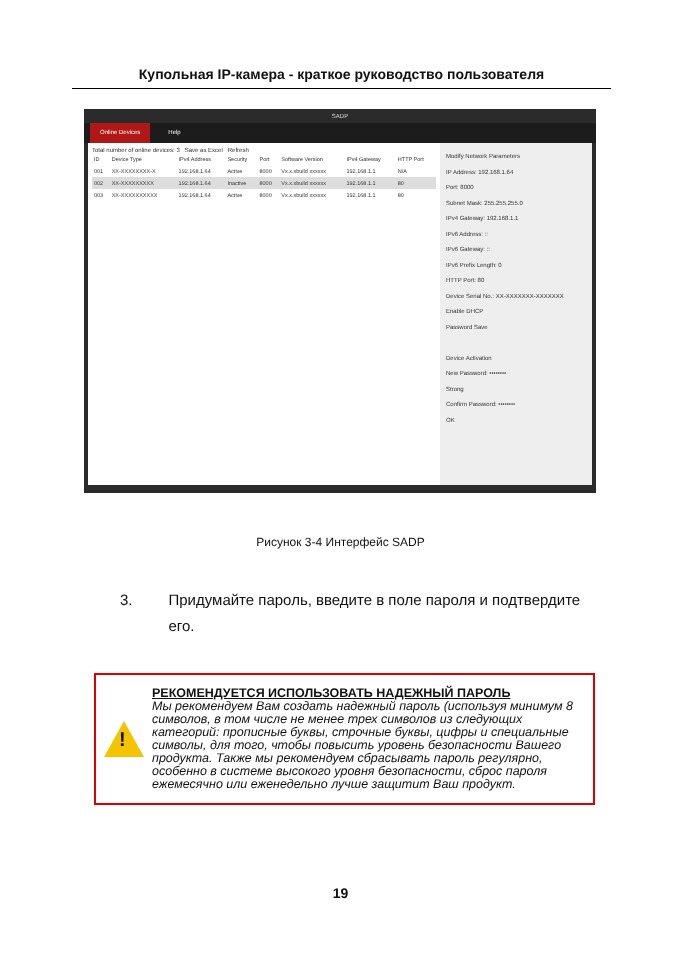Купольная IP-камера - краткое руководство пользователя
SADP
Online Devices Help
Total number of online devices: 3 Save as Excel Refresh
| ID | Device Type | IPv4 Address | Security | Port | Software Version | IPv4 Gateway | HTTP Port |
| --- | --- | --- | --- | --- | --- | --- | --- |
| 001 | XX-XXXXXXXX-X | 192.168.1.64 | Active | 8000 | Vx.x.xbuild xxxxxx | 192.168.1.1 | N/A |
| 002 | XX-XXXXXXXXX | 192.168.1.64 | Inactive | 8000 | Vx.x.xbuild xxxxxx | 192.168.1.1 | 80 |
| 003 | XX-XXXXXXXXXX | 192.168.1.64 | Active | 8000 | Vx.x.xbuild xxxxxx | 192.168.1.1 | 80 |
Modify Network Parameters
IP Address: 192.168.1.64
Port: 8000
Subnet Mask: 255.255.255.0
IPv4 Gateway: 192.168.1.1
IPv6 Address: ::
IPv6 Gateway: ::
IPv6 Prefix Length: 0
HTTP Port: 80
Device Serial No.: XX-XXXXXXX-XXXXXXX
Enable DHCP
Password Save
Device Activation
New Password: ••••••••
Strong
Confirm Password: ••••••••
OK
Рисунок 3-4 Интерфейс SADP
3. Придумайте пароль, введите в поле пароля и подтвердите его.
!
РЕКОМЕНДУЕТСЯ ИСПОЛЬЗОВАТЬ НАДЕЖНЫЙ ПАРОЛЬ
Мы рекомендуем Вам создать надежный пароль (используя минимум 8 символов, в том числе не менее трех символов из следующих категорий: прописные буквы, строчные буквы, цифры и специальные символы, для того, чтобы повысить уровень безопасности Вашего продукта. Также мы рекомендуем сбрасывать пароль регулярно, особенно в системе высокого уровня безопасности, сброс пароля ежемесячно или еженедельно лучше защитит Ваш продукт.
19